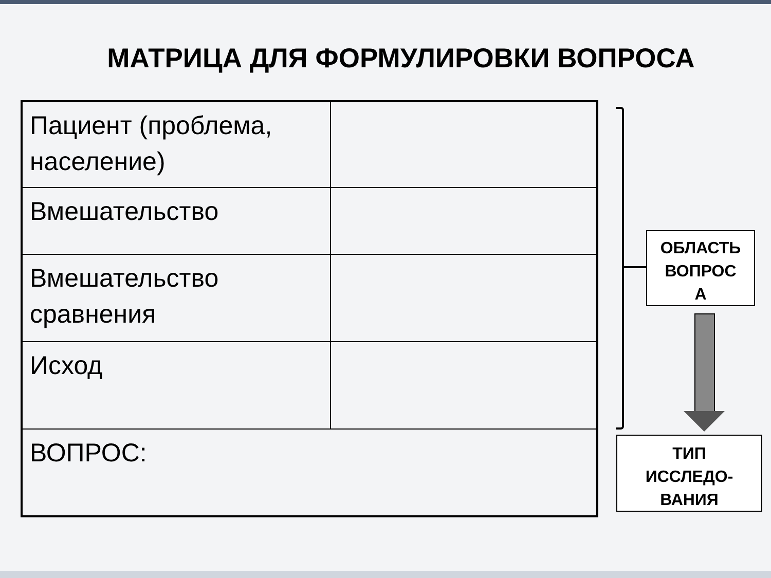МАТРИЦА ДЛЯ ФОРМУЛИРОВКИ ВОПРОСА
| Пациент (проблема, население) | |
| Вмешательство | |
| Вмешательство сравнения | |
| Исход | |
| ВОПРОС: | |
ОБЛАСТЬ
ВОПРОС
А
ТИП
ИССЛЕДО-
ВАНИЯ